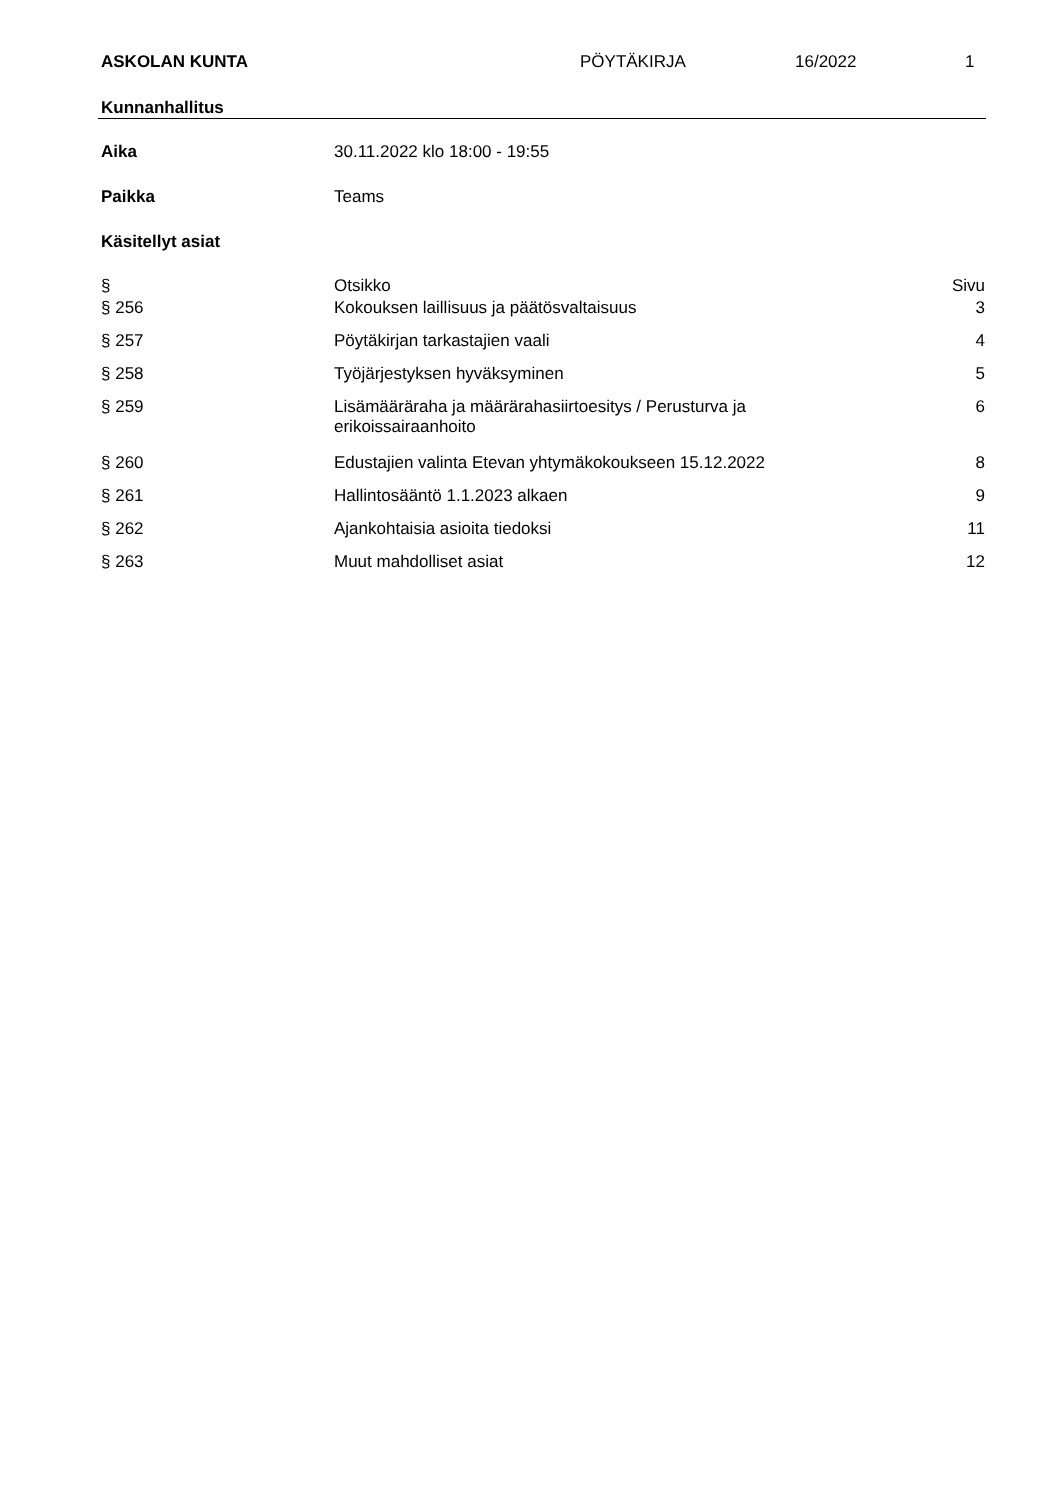ASKOLAN KUNTA PÖYTÄKIRJA 16/2022 1
Kunnanhallitus
Aika 30.11.2022 klo 18:00 - 19:55
Paikka Teams
Käsitellyt asiat
| § | Otsikko | Sivu |
| --- | --- | --- |
| § 256 | Kokouksen laillisuus ja päätösvaltaisuus | 3 |
| § 257 | Pöytäkirjan tarkastajien vaali | 4 |
| § 258 | Työjärjestyksen hyväksyminen | 5 |
| § 259 | Lisämääräraha ja määrärahasiirtoesitys / Perusturva ja erikoissairaanhoito | 6 |
| § 260 | Edustajien valinta Etevan yhtymäkokoukseen 15.12.2022 | 8 |
| § 261 | Hallintosääntö 1.1.2023 alkaen | 9 |
| § 262 | Ajankohtaisia asioita tiedoksi | 11 |
| § 263 | Muut mahdolliset asiat | 12 |